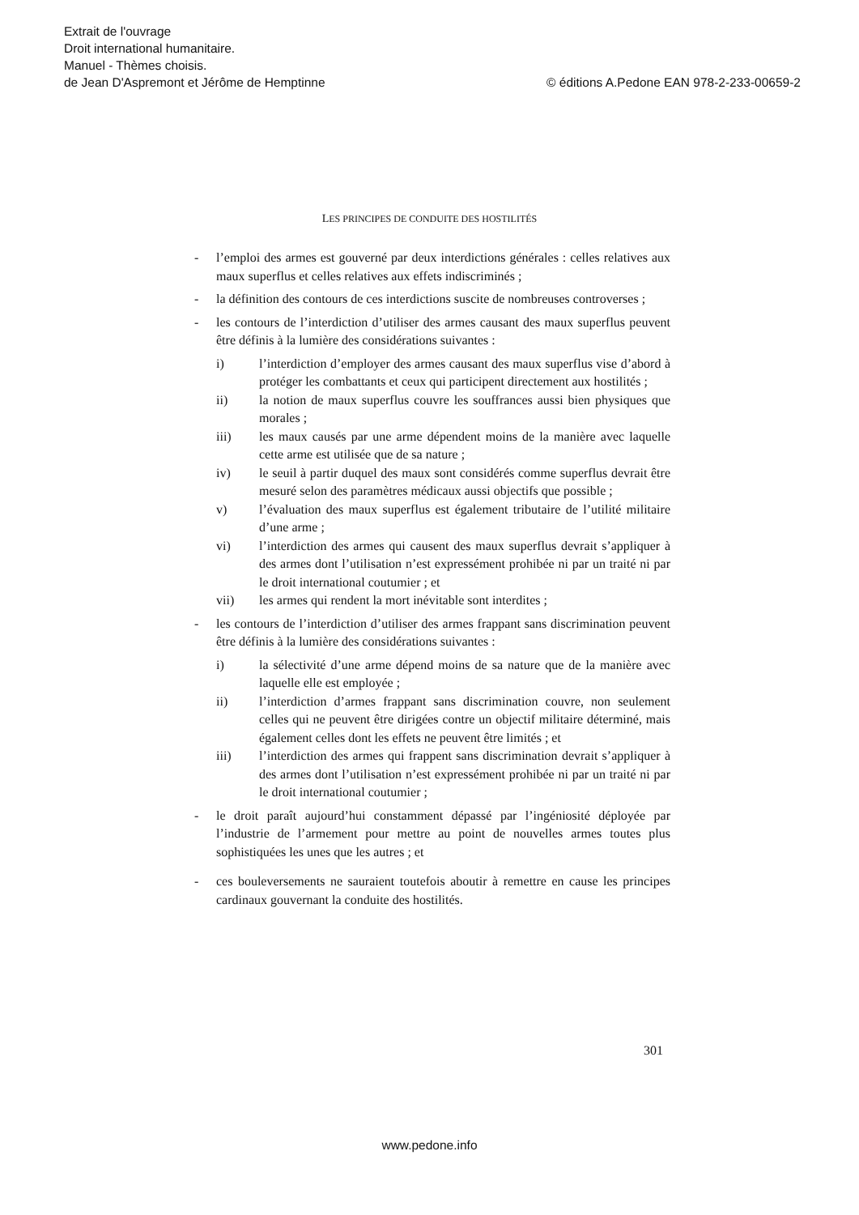Extrait de l'ouvrage
Droit international humanitaire.
Manuel - Thèmes choisis.
© éditions A.Pedone EAN 978-2-233-00659-2 de Jean D'Aspremont et Jérôme de Hemptinne
LES PRINCIPES DE CONDUITE DES HOSTILITÉS
- l’emploi des armes est gouverné par deux interdictions générales : celles relatives aux maux superflus et celles relatives aux effets indiscriminés ;
- la définition des contours de ces interdictions suscite de nombreuses controverses ;
- les contours de l’interdiction d’utiliser des armes causant des maux superflus peuvent être définis à la lumière des considérations suivantes :
i) l’interdiction d’employer des armes causant des maux superflus vise d’abord à protéger les combattants et ceux qui participent directement aux hostilités ;
ii) la notion de maux superflus couvre les souffrances aussi bien physiques que morales ;
iii) les maux causés par une arme dépendent moins de la manière avec laquelle cette arme est utilisée que de sa nature ;
iv) le seuil à partir duquel des maux sont considérés comme superflus devrait être mesuré selon des paramètres médicaux aussi objectifs que possible ;
v) l’évaluation des maux superflus est également tributaire de l’utilité militaire d’une arme ;
vi) l’interdiction des armes qui causent des maux superflus devrait s’appliquer à des armes dont l’utilisation n’est expressément prohibée ni par un traité ni par le droit international coutumier ; et
vii) les armes qui rendent la mort inévitable sont interdites ;
- les contours de l’interdiction d’utiliser des armes frappant sans discrimination peuvent être définis à la lumière des considérations suivantes :
i) la sélectivité d’une arme dépend moins de sa nature que de la manière avec laquelle elle est employée ;
ii) l’interdiction d’armes frappant sans discrimination couvre, non seulement celles qui ne peuvent être dirigées contre un objectif militaire déterminé, mais également celles dont les effets ne peuvent être limités ; et
iii) l’interdiction des armes qui frappent sans discrimination devrait s’appliquer à des armes dont l’utilisation n’est expressément prohibée ni par un traité ni par le droit international coutumier ;
- le droit paraît aujourd’hui constamment dépassé par l’ingéniosité déployée par l’industrie de l’armement pour mettre au point de nouvelles armes toutes plus sophistiquées les unes que les autres ; et
- ces bouleversements ne sauraient toutefois aboutir à remettre en cause les principes cardinaux gouvernant la conduite des hostilités.
301
www.pedone.info